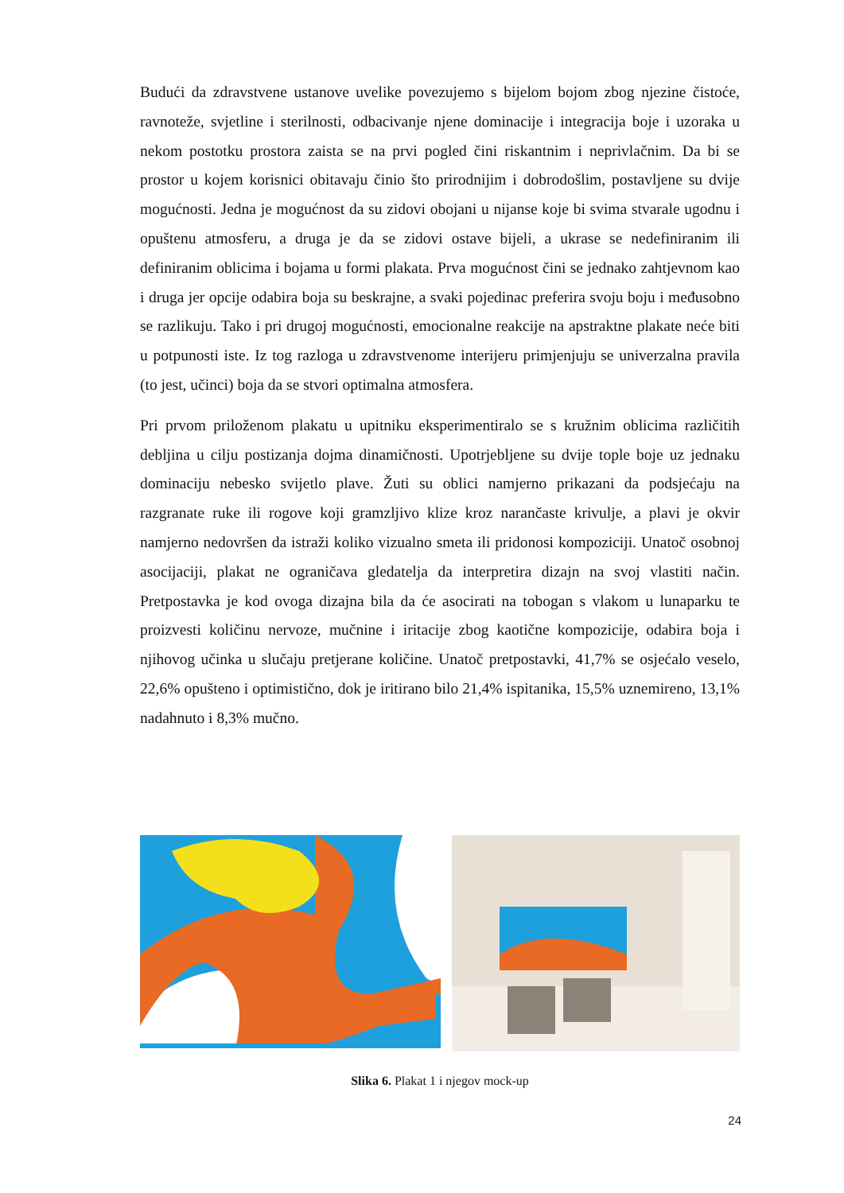Budući da zdravstvene ustanove uvelike povezujemo s bijelom bojom zbog njezine čistoće, ravnoteže, svjetline i sterilnosti, odbacivanje njene dominacije i integracija boje i uzoraka u nekom postotku prostora zaista se na prvi pogled čini riskantnim i neprivlačnim. Da bi se prostor u kojem korisnici obitavaju činio što prirodnijim i dobrodošlim, postavljene su dvije mogućnosti. Jedna je mogućnost da su zidovi obojani u nijanse koje bi svima stvarale ugodnu i opuštenu atmosferu, a druga je da se zidovi ostave bijeli, a ukrase se nedefiniranim ili definiranim oblicima i bojama u formi plakata. Prva mogućnost čini se jednako zahtjevnom kao i druga jer opcije odabira boja su beskrajne, a svaki pojedinac preferira svoju boju i međusobno se razlikuju. Tako i pri drugoj mogućnosti, emocionalne reakcije na apstraktne plakate neće biti u potpunosti iste. Iz tog razloga u zdravstvenome interijeru primjenjuju se univerzalna pravila (to jest, učinci) boja da se stvori optimalna atmosfera.
Pri prvom priloženom plakatu u upitniku eksperimentiralo se s kružnim oblicima različitih debljina u cilju postizanja dojma dinamičnosti. Upotrjebljene su dvije tople boje uz jednaku dominaciju nebesko svijetlo plave. Žuti su oblici namjerno prikazani da podsjećaju na razgranate ruke ili rogove koji gramzljivo klize kroz narančaste krivulje, a plavi je okvir namjerno nedovršen da istraži koliko vizualno smeta ili pridonosi kompoziciji. Unatoč osobnoj asocijaciji, plakat ne ograničava gledatelja da interpretira dizajn na svoj vlastiti način. Pretpostavka je kod ovoga dizajna bila da će asocirati na tobogan s vlakom u lunaparku te proizvesti količinu nervoze, mučnine i iritacije zbog kaotične kompozicije, odabira boja i njihovog učinka u slučaju pretjerane količine. Unatoč pretpostavki, 41,7% se osjećalo veselo, 22,6% opušteno i optimistično, dok je iritirano bilo 21,4% ispitanika, 15,5% uznemireno, 13,1% nadahnuto i 8,3% mučno.
Slika 6. Plakat 1 i njegov mock-up
24